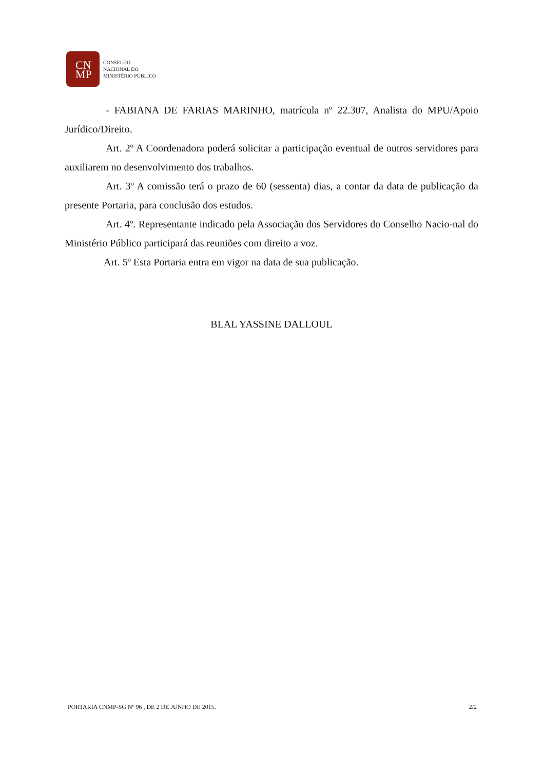CN
MP
CONSELHO
NACIONAL DO
MINISTÉRIO PÚBLICO
- FABIANA DE FARIAS MARINHO, matrícula nº 22.307, Analista do MPU/Apoio Jurídico/Direito.
Art. 2º A Coordenadora poderá solicitar a participação eventual de outros servidores para auxiliarem no desenvolvimento dos trabalhos.
Art. 3º A comissão terá o prazo de 60 (sessenta) dias, a contar da data de publicação da presente Portaria, para conclusão dos estudos.
Art. 4º. Representante indicado pela Associação dos Servidores do Conselho Nacio-nal do Ministério Público participará das reuniões com direito a voz.
Art. 5º Esta Portaria entra em vigor na data de sua publicação.
BLAL YASSINE DALLOUL
PORTARIA CNMP-SG Nº 96 , DE 2 DE JUNHO DE 2015. 2/2